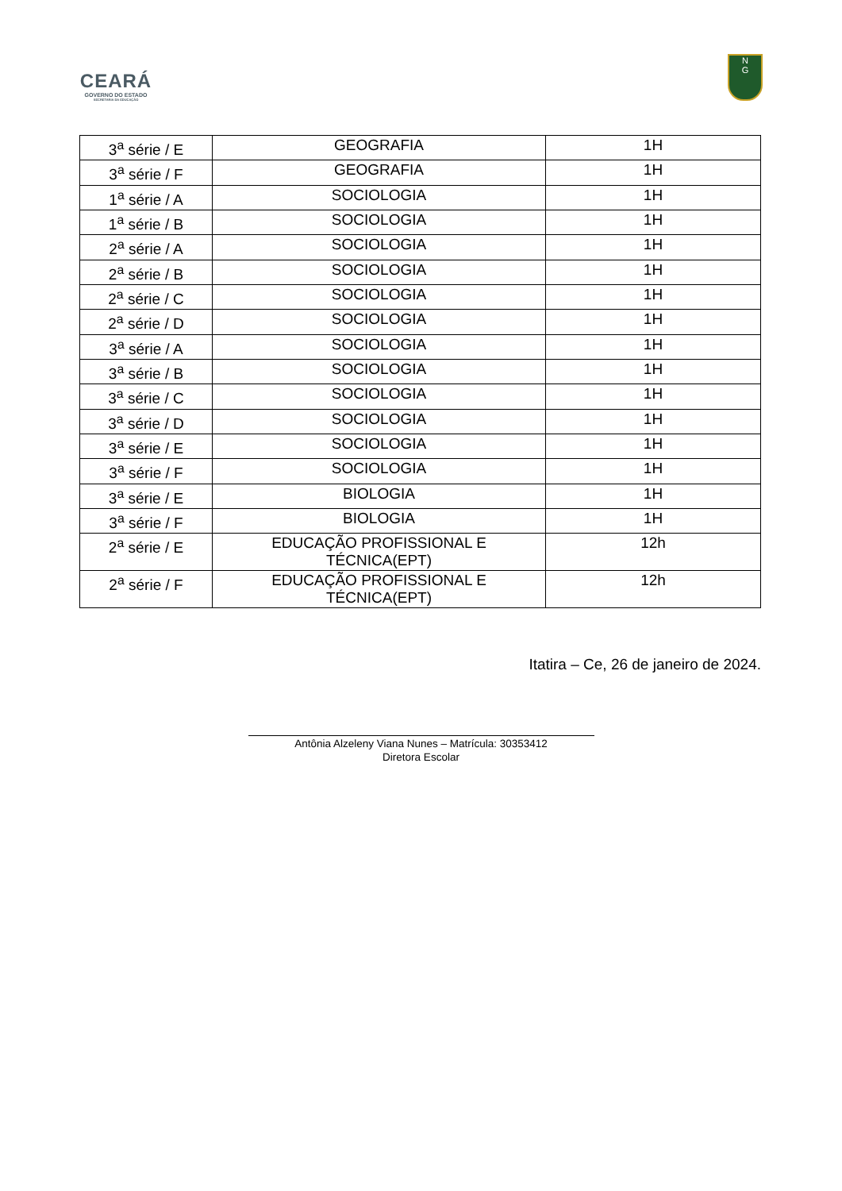CEARÁ
GOVERNO DO ESTADO
SECRETARIA DA EDUCAÇÃO
N
G
| 3<sup>a</sup> série / E | GEOGRAFIA | 1H |
| 3<sup>a</sup> série / F | GEOGRAFIA | 1H |
| 1<sup>a</sup> série / A | SOCIOLOGIA | 1H |
| 1<sup>a</sup> série / B | SOCIOLOGIA | 1H |
| 2<sup>a</sup> série / A | SOCIOLOGIA | 1H |
| 2<sup>a</sup> série / B | SOCIOLOGIA | 1H |
| 2<sup>a</sup> série / C | SOCIOLOGIA | 1H |
| 2<sup>a</sup> série / D | SOCIOLOGIA | 1H |
| 3<sup>a</sup> série / A | SOCIOLOGIA | 1H |
| 3<sup>a</sup> série / B | SOCIOLOGIA | 1H |
| 3<sup>a</sup> série / C | SOCIOLOGIA | 1H |
| 3<sup>a</sup> série / D | SOCIOLOGIA | 1H |
| 3<sup>a</sup> série / E | SOCIOLOGIA | 1H |
| 3<sup>a</sup> série / F | SOCIOLOGIA | 1H |
| 3<sup>a</sup> série / E | BIOLOGIA | 1H |
| 3<sup>a</sup> série / F | BIOLOGIA | 1H |
| 2<sup>a</sup> série / E | EDUCAÇÃO PROFISSIONAL E TÉCNICA(EPT) | 12h |
| 2<sup>a</sup> série / F | EDUCAÇÃO PROFISSIONAL E TÉCNICA(EPT) | 12h |
Itatira – Ce, 26 de janeiro de 2024.
Antônia Alzeleny Viana Nunes – Matrícula: 30353412
Diretora Escolar